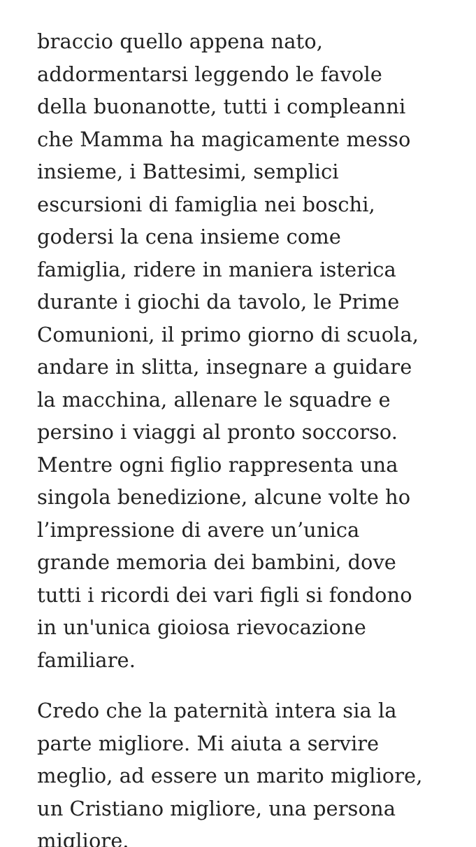braccio quello appena nato,
addormentarsi leggendo le favole
della buonanotte, tutti i compleanni
che Mamma ha magicamente messo
insieme, i Battesimi, semplici
escursioni di famiglia nei boschi,
godersi la cena insieme come
famiglia, ridere in maniera isterica
durante i giochi da tavolo, le Prime
Comunioni, il primo giorno di scuola,
andare in slitta, insegnare a guidare
la macchina, allenare le squadre e
persino i viaggi al pronto soccorso.
Mentre ogni figlio rappresenta una
singola benedizione, alcune volte ho
l’impressione di avere un’unica
grande memoria dei bambini, dove
tutti i ricordi dei vari figli si fondono
in un'unica gioiosa rievocazione
familiare.
Credo che la paternità intera sia la
parte migliore. Mi aiuta a servire
meglio, ad essere un marito migliore,
un Cristiano migliore, una persona
migliore.